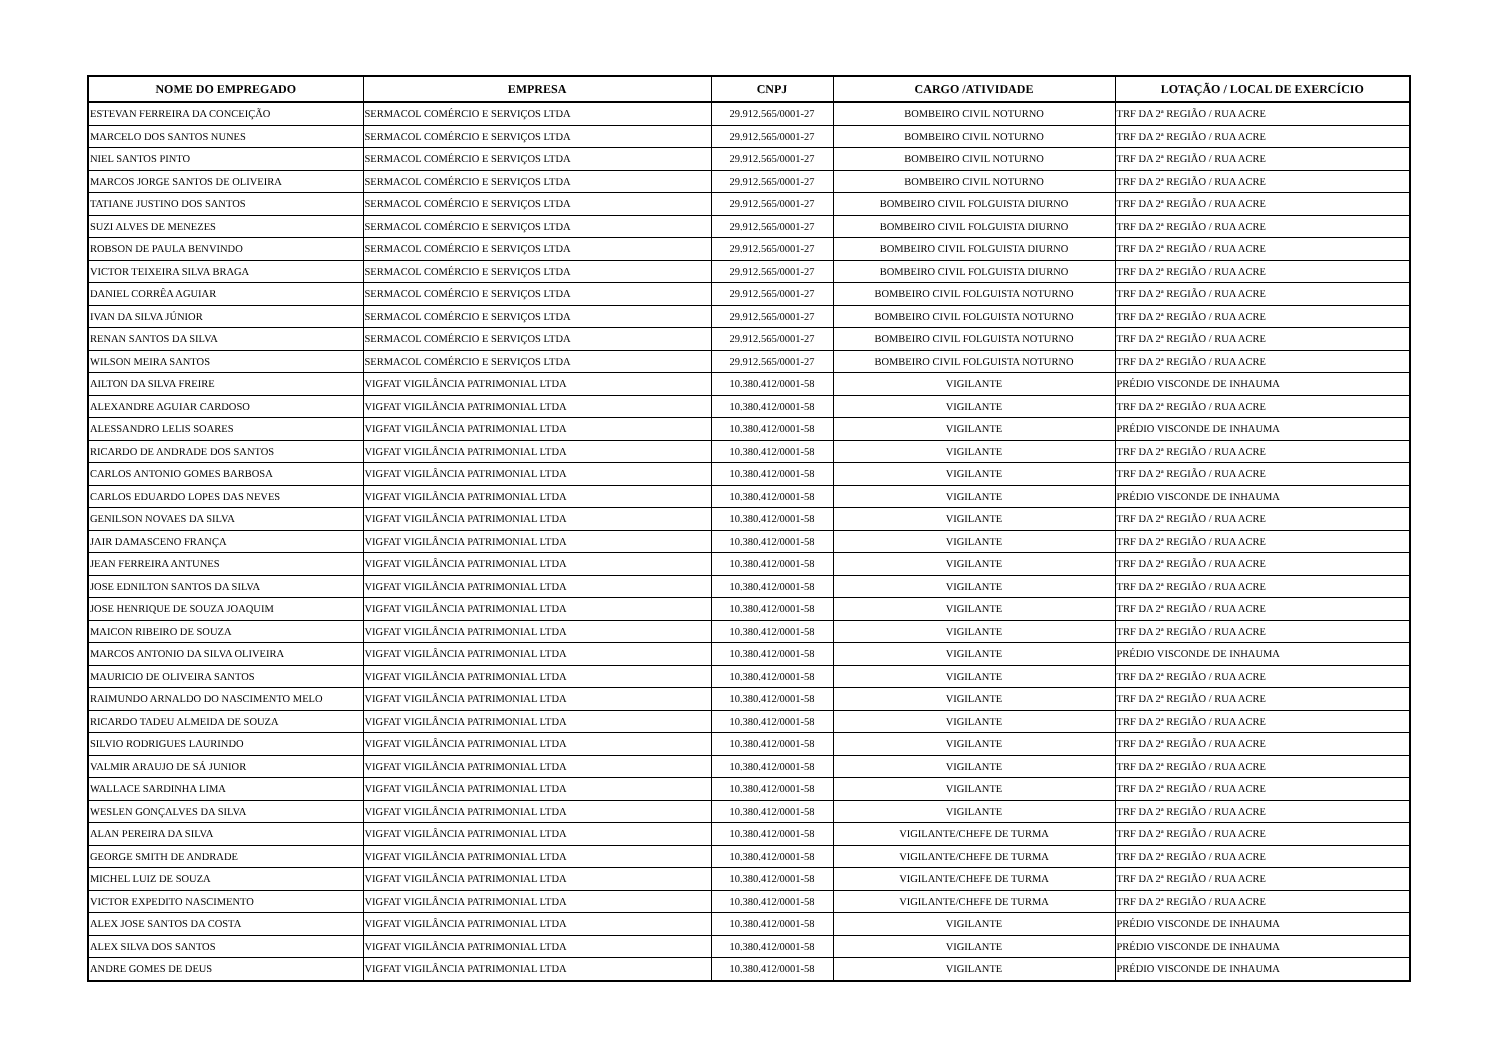| NOME DO EMPREGADO | EMPRESA | CNPJ | CARGO /ATIVIDADE | LOTAÇÃO / LOCAL DE EXERCÍCIO |
| --- | --- | --- | --- | --- |
| ESTEVAN FERREIRA DA CONCEIÇÃO | SERMACOL COMÉRCIO E SERVIÇOS LTDA | 29.912.565/0001-27 | BOMBEIRO CIVIL NOTURNO | TRF DA 2ª REGIÃO / RUA ACRE |
| MARCELO DOS SANTOS NUNES | SERMACOL COMÉRCIO E SERVIÇOS LTDA | 29.912.565/0001-27 | BOMBEIRO CIVIL NOTURNO | TRF DA 2ª REGIÃO / RUA ACRE |
| NIEL SANTOS PINTO | SERMACOL COMÉRCIO E SERVIÇOS LTDA | 29.912.565/0001-27 | BOMBEIRO CIVIL NOTURNO | TRF DA 2ª REGIÃO / RUA ACRE |
| MARCOS JORGE SANTOS DE OLIVEIRA | SERMACOL COMÉRCIO E SERVIÇOS LTDA | 29.912.565/0001-27 | BOMBEIRO CIVIL NOTURNO | TRF DA 2ª REGIÃO / RUA ACRE |
| TATIANE JUSTINO DOS SANTOS | SERMACOL COMÉRCIO E SERVIÇOS LTDA | 29.912.565/0001-27 | BOMBEIRO CIVIL FOLGUISTA DIURNO | TRF DA 2ª REGIÃO / RUA ACRE |
| SUZI ALVES DE MENEZES | SERMACOL COMÉRCIO E SERVIÇOS LTDA | 29.912.565/0001-27 | BOMBEIRO CIVIL FOLGUISTA DIURNO | TRF DA 2ª REGIÃO / RUA ACRE |
| ROBSON DE PAULA BENVINDO | SERMACOL COMÉRCIO E SERVIÇOS LTDA | 29.912.565/0001-27 | BOMBEIRO CIVIL FOLGUISTA DIURNO | TRF DA 2ª REGIÃO / RUA ACRE |
| VICTOR TEIXEIRA SILVA BRAGA | SERMACOL COMÉRCIO E SERVIÇOS LTDA | 29.912.565/0001-27 | BOMBEIRO CIVIL FOLGUISTA DIURNO | TRF DA 2ª REGIÃO / RUA ACRE |
| DANIEL CORRÊA AGUIAR | SERMACOL COMÉRCIO E SERVIÇOS LTDA | 29.912.565/0001-27 | BOMBEIRO CIVIL FOLGUISTA NOTURNO | TRF DA 2ª REGIÃO / RUA ACRE |
| IVAN DA SILVA JÚNIOR | SERMACOL COMÉRCIO E SERVIÇOS LTDA | 29.912.565/0001-27 | BOMBEIRO CIVIL FOLGUISTA NOTURNO | TRF DA 2ª REGIÃO / RUA ACRE |
| RENAN SANTOS DA SILVA | SERMACOL COMÉRCIO E SERVIÇOS LTDA | 29.912.565/0001-27 | BOMBEIRO CIVIL FOLGUISTA NOTURNO | TRF DA 2ª REGIÃO / RUA ACRE |
| WILSON MEIRA SANTOS | SERMACOL COMÉRCIO E SERVIÇOS LTDA | 29.912.565/0001-27 | BOMBEIRO CIVIL FOLGUISTA NOTURNO | TRF DA 2ª REGIÃO / RUA ACRE |
| AILTON DA SILVA FREIRE | VIGFAT VIGILÂNCIA PATRIMONIAL LTDA | 10.380.412/0001-58 | VIGILANTE | PRÉDIO VISCONDE DE INHAUMA |
| ALEXANDRE AGUIAR CARDOSO | VIGFAT VIGILÂNCIA PATRIMONIAL LTDA | 10.380.412/0001-58 | VIGILANTE | TRF DA 2ª REGIÃO / RUA ACRE |
| ALESSANDRO LELIS SOARES | VIGFAT VIGILÂNCIA PATRIMONIAL LTDA | 10.380.412/0001-58 | VIGILANTE | PRÉDIO VISCONDE DE INHAUMA |
| RICARDO DE ANDRADE DOS SANTOS | VIGFAT VIGILÂNCIA PATRIMONIAL LTDA | 10.380.412/0001-58 | VIGILANTE | TRF DA 2ª REGIÃO / RUA ACRE |
| CARLOS ANTONIO GOMES BARBOSA | VIGFAT VIGILÂNCIA PATRIMONIAL LTDA | 10.380.412/0001-58 | VIGILANTE | TRF DA 2ª REGIÃO / RUA ACRE |
| CARLOS EDUARDO LOPES DAS NEVES | VIGFAT VIGILÂNCIA PATRIMONIAL LTDA | 10.380.412/0001-58 | VIGILANTE | PRÉDIO VISCONDE DE INHAUMA |
| GENILSON NOVAES DA SILVA | VIGFAT VIGILÂNCIA PATRIMONIAL LTDA | 10.380.412/0001-58 | VIGILANTE | TRF DA 2ª REGIÃO / RUA ACRE |
| JAIR DAMASCENO FRANÇA | VIGFAT VIGILÂNCIA PATRIMONIAL LTDA | 10.380.412/0001-58 | VIGILANTE | TRF DA 2ª REGIÃO / RUA ACRE |
| JEAN FERREIRA ANTUNES | VIGFAT VIGILÂNCIA PATRIMONIAL LTDA | 10.380.412/0001-58 | VIGILANTE | TRF DA 2ª REGIÃO / RUA ACRE |
| JOSE EDNILTON SANTOS DA SILVA | VIGFAT VIGILÂNCIA PATRIMONIAL LTDA | 10.380.412/0001-58 | VIGILANTE | TRF DA 2ª REGIÃO / RUA ACRE |
| JOSE HENRIQUE DE SOUZA JOAQUIM | VIGFAT VIGILÂNCIA PATRIMONIAL LTDA | 10.380.412/0001-58 | VIGILANTE | TRF DA 2ª REGIÃO / RUA ACRE |
| MAICON RIBEIRO DE SOUZA | VIGFAT VIGILÂNCIA PATRIMONIAL LTDA | 10.380.412/0001-58 | VIGILANTE | TRF DA 2ª REGIÃO / RUA ACRE |
| MARCOS ANTONIO DA SILVA OLIVEIRA | VIGFAT VIGILÂNCIA PATRIMONIAL LTDA | 10.380.412/0001-58 | VIGILANTE | PRÉDIO VISCONDE DE INHAUMA |
| MAURICIO DE OLIVEIRA SANTOS | VIGFAT VIGILÂNCIA PATRIMONIAL LTDA | 10.380.412/0001-58 | VIGILANTE | TRF DA 2ª REGIÃO / RUA ACRE |
| RAIMUNDO ARNALDO DO NASCIMENTO MELO | VIGFAT VIGILÂNCIA PATRIMONIAL LTDA | 10.380.412/0001-58 | VIGILANTE | TRF DA 2ª REGIÃO / RUA ACRE |
| RICARDO TADEU ALMEIDA DE SOUZA | VIGFAT VIGILÂNCIA PATRIMONIAL LTDA | 10.380.412/0001-58 | VIGILANTE | TRF DA 2ª REGIÃO / RUA ACRE |
| SILVIO RODRIGUES LAURINDO | VIGFAT VIGILÂNCIA PATRIMONIAL LTDA | 10.380.412/0001-58 | VIGILANTE | TRF DA 2ª REGIÃO / RUA ACRE |
| VALMIR ARAUJO DE SÁ JUNIOR | VIGFAT VIGILÂNCIA PATRIMONIAL LTDA | 10.380.412/0001-58 | VIGILANTE | TRF DA 2ª REGIÃO / RUA ACRE |
| WALLACE SARDINHA LIMA | VIGFAT VIGILÂNCIA PATRIMONIAL LTDA | 10.380.412/0001-58 | VIGILANTE | TRF DA 2ª REGIÃO / RUA ACRE |
| WESLEN GONÇALVES DA SILVA | VIGFAT VIGILÂNCIA PATRIMONIAL LTDA | 10.380.412/0001-58 | VIGILANTE | TRF DA 2ª REGIÃO / RUA ACRE |
| ALAN PEREIRA DA SILVA | VIGFAT VIGILÂNCIA PATRIMONIAL LTDA | 10.380.412/0001-58 | VIGILANTE/CHEFE DE TURMA | TRF DA 2ª REGIÃO / RUA ACRE |
| GEORGE SMITH DE ANDRADE | VIGFAT VIGILÂNCIA PATRIMONIAL LTDA | 10.380.412/0001-58 | VIGILANTE/CHEFE DE TURMA | TRF DA 2ª REGIÃO / RUA ACRE |
| MICHEL LUIZ DE SOUZA | VIGFAT VIGILÂNCIA PATRIMONIAL LTDA | 10.380.412/0001-58 | VIGILANTE/CHEFE DE TURMA | TRF DA 2ª REGIÃO / RUA ACRE |
| VICTOR EXPEDITO NASCIMENTO | VIGFAT VIGILÂNCIA PATRIMONIAL LTDA | 10.380.412/0001-58 | VIGILANTE/CHEFE DE TURMA | TRF DA 2ª REGIÃO / RUA ACRE |
| ALEX JOSE SANTOS DA COSTA | VIGFAT VIGILÂNCIA PATRIMONIAL LTDA | 10.380.412/0001-58 | VIGILANTE | PRÉDIO VISCONDE DE INHAUMA |
| ALEX SILVA DOS SANTOS | VIGFAT VIGILÂNCIA PATRIMONIAL LTDA | 10.380.412/0001-58 | VIGILANTE | PRÉDIO VISCONDE DE INHAUMA |
| ANDRE GOMES DE DEUS | VIGFAT VIGILÂNCIA PATRIMONIAL LTDA | 10.380.412/0001-58 | VIGILANTE | PRÉDIO VISCONDE DE INHAUMA |